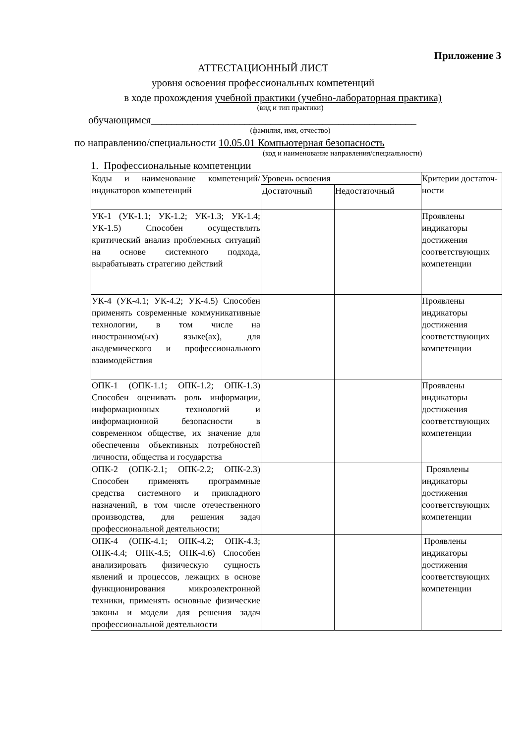Приложение 3
АТТЕСТАЦИОННЫЙ ЛИСТ
уровня освоения профессиональных компетенций
в ходе прохождения учебной практики (учебно-лабораторная практика)
(вид и тип практики)
обучающимся___________________________________________________
(фамилия, имя, отчество)
по направлению/специальности 10.05.01 Компьютерная безопасность
(код и наименование направления/специальности)
1. Профессиональные компетенции
| Коды и наименование компетенций/индикаторов компетенций | Уровень освоения | | Критерии достаточ-ности |
| | Достаточный | Недостаточный | |
| УК-1 (УК-1.1; УК-1.2; УК-1.3; УК-1.4; УК-1.5) Способен осуществлять критический анализ проблемных ситуаций на основе системного подхода, вырабатывать стратегию действий | | | Проявлены индикаторы достижения соответствующих компетенции |
| УК-4 (УК-4.1; УК-4.2; УК-4.5) Способен применять современные коммуникативные технологии, в том числе на иностранном(ых) языке(ах), для академического и профессионального взаимодействия | | | Проявлены индикаторы достижения соответствующих компетенции |
| ОПК-1 (ОПК-1.1; ОПК-1.2; ОПК-1.3) Способен оценивать роль информации, информационных технологий и информационной безопасности в современном обществе, их значение для обеспечения объективных потребностей личности, общества и государства | | | Проявлены индикаторы достижения соответствующих компетенции |
| ОПК-2 (ОПК-2.1; ОПК-2.2; ОПК-2.3) Способен применять программные средства системного и прикладного назначений, в том числе отечественного производства, для решения задач профессиональной деятельности; | | | Проявлены индикаторы достижения соответствующих компетенции |
| ОПК-4 (ОПК-4.1; ОПК-4.2; ОПК-4.3; ОПК-4.4; ОПК-4.5; ОПК-4.6) Способен анализировать физическую сущность явлений и процессов, лежащих в основе функционирования микроэлектронной техники, применять основные физические законы и модели для решения задач профессиональной деятельности | | | Проявлены индикаторы достижения соответствующих компетенции |